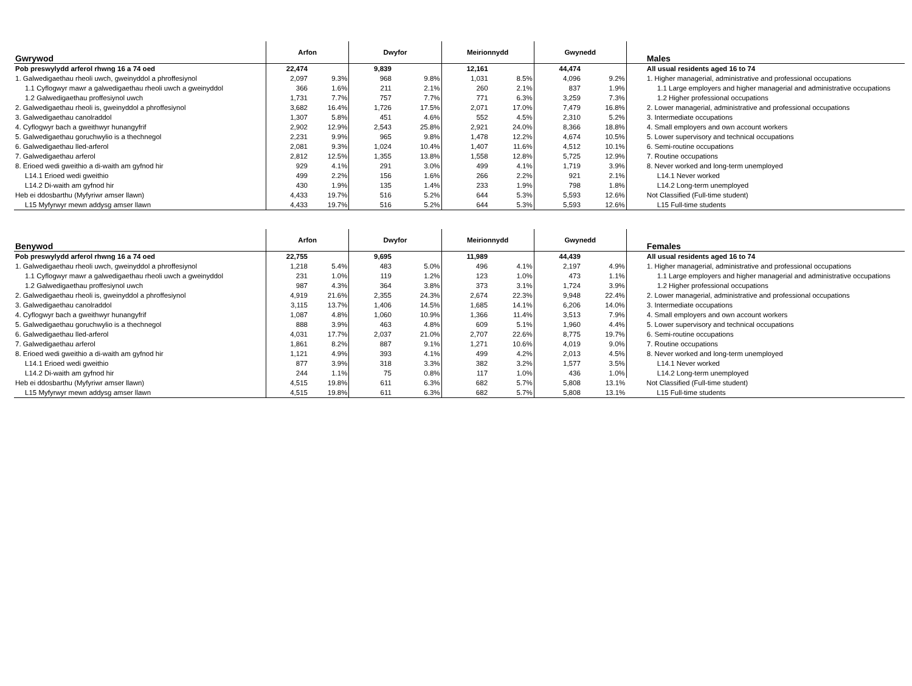| Gwrywod | Arfon | | Dwyfor | | Meirionnydd | | Gwynedd | | Males |
| --- | --- | --- | --- | --- | --- | --- | --- | --- | --- |
| Pob preswylydd arferol rhwng 16 a 74 oed | 22,474 | | 9,839 | | 12,161 | | 44,474 | | All usual residents aged 16 to 74 |
| 1. Galwedigaethau rheoli uwch, gweinyddol a phroffesiynol | 2,097 | 9.3% | 968 | 9.8% | 1,031 | 8.5% | 4,096 | 9.2% | 1. Higher managerial, administrative and professional occupations |
| 1.1 Cyflogwyr mawr a galwedigaethau rheoli uwch a gweinyddol | 366 | 1.6% | 211 | 2.1% | 260 | 2.1% | 837 | 1.9% | 1.1 Large employers and higher managerial and administrative occupations |
| 1.2 Galwedigaethau proffesiynol uwch | 1,731 | 7.7% | 757 | 7.7% | 771 | 6.3% | 3,259 | 7.3% | 1.2 Higher professional occupations |
| 2. Galwedigaethau rheoli is, gweinyddol a phroffesiynol | 3,682 | 16.4% | 1,726 | 17.5% | 2,071 | 17.0% | 7,479 | 16.8% | 2. Lower managerial, administrative and professional occupations |
| 3. Galwedigaethau canolraddol | 1,307 | 5.8% | 451 | 4.6% | 552 | 4.5% | 2,310 | 5.2% | 3. Intermediate occupations |
| 4. Cyflogwyr bach a gweithwyr hunangyfrif | 2,902 | 12.9% | 2,543 | 25.8% | 2,921 | 24.0% | 8,366 | 18.8% | 4. Small employers and own account workers |
| 5. Galwedigaethau goruchwylio is a thechnegol | 2,231 | 9.9% | 965 | 9.8% | 1,478 | 12.2% | 4,674 | 10.5% | 5. Lower supervisory and technical occupations |
| 6. Galwedigaethau lled-arferol | 2,081 | 9.3% | 1,024 | 10.4% | 1,407 | 11.6% | 4,512 | 10.1% | 6. Semi-routine occupations |
| 7. Galwedigaethau arferol | 2,812 | 12.5% | 1,355 | 13.8% | 1,558 | 12.8% | 5,725 | 12.9% | 7. Routine occupations |
| 8. Erioed wedi gweithio a di-waith am gyfnod hir | 929 | 4.1% | 291 | 3.0% | 499 | 4.1% | 1,719 | 3.9% | 8. Never worked and long-term unemployed |
| L14.1 Erioed wedi gweithio | 499 | 2.2% | 156 | 1.6% | 266 | 2.2% | 921 | 2.1% | L14.1 Never worked |
| L14.2 Di-waith am gyfnod hir | 430 | 1.9% | 135 | 1.4% | 233 | 1.9% | 798 | 1.8% | L14.2 Long-term unemployed |
| Heb ei ddosbarthu (Myfyriwr amser llawn) | 4,433 | 19.7% | 516 | 5.2% | 644 | 5.3% | 5,593 | 12.6% | Not Classified (Full-time student) |
| L15 Myfyrwyr mewn addysg amser llawn | 4,433 | 19.7% | 516 | 5.2% | 644 | 5.3% | 5,593 | 12.6% | L15 Full-time students |
| Benywod | Arfon | | Dwyfor | | Meirionnydd | | Gwynedd | | Females |
| --- | --- | --- | --- | --- | --- | --- | --- | --- | --- |
| Pob preswylydd arferol rhwng 16 a 74 oed | 22,755 | | 9,695 | | 11,989 | | 44,439 | | All usual residents aged 16 to 74 |
| 1. Galwedigaethau rheoli uwch, gweinyddol a phroffesiynol | 1,218 | 5.4% | 483 | 5.0% | 496 | 4.1% | 2,197 | 4.9% | 1. Higher managerial, administrative and professional occupations |
| 1.1 Cyflogwyr mawr a galwedigaethau rheoli uwch a gweinyddol | 231 | 1.0% | 119 | 1.2% | 123 | 1.0% | 473 | 1.1% | 1.1 Large employers and higher managerial and administrative occupations |
| 1.2 Galwedigaethau proffesiynol uwch | 987 | 4.3% | 364 | 3.8% | 373 | 3.1% | 1,724 | 3.9% | 1.2 Higher professional occupations |
| 2. Galwedigaethau rheoli is, gweinyddol a phroffesiynol | 4,919 | 21.6% | 2,355 | 24.3% | 2,674 | 22.3% | 9,948 | 22.4% | 2. Lower managerial, administrative and professional occupations |
| 3. Galwedigaethau canolraddol | 3,115 | 13.7% | 1,406 | 14.5% | 1,685 | 14.1% | 6,206 | 14.0% | 3. Intermediate occupations |
| 4. Cyflogwyr bach a gweithwyr hunangyfrif | 1,087 | 4.8% | 1,060 | 10.9% | 1,366 | 11.4% | 3,513 | 7.9% | 4. Small employers and own account workers |
| 5. Galwedigaethau goruchwylio is a thechnegol | 888 | 3.9% | 463 | 4.8% | 609 | 5.1% | 1,960 | 4.4% | 5. Lower supervisory and technical occupations |
| 6. Galwedigaethau lled-arferol | 4,031 | 17.7% | 2,037 | 21.0% | 2,707 | 22.6% | 8,775 | 19.7% | 6. Semi-routine occupations |
| 7. Galwedigaethau arferol | 1,861 | 8.2% | 887 | 9.1% | 1,271 | 10.6% | 4,019 | 9.0% | 7. Routine occupations |
| 8. Erioed wedi gweithio a di-waith am gyfnod hir | 1,121 | 4.9% | 393 | 4.1% | 499 | 4.2% | 2,013 | 4.5% | 8. Never worked and long-term unemployed |
| L14.1 Erioed wedi gweithio | 877 | 3.9% | 318 | 3.3% | 382 | 3.2% | 1,577 | 3.5% | L14.1 Never worked |
| L14.2 Di-waith am gyfnod hir | 244 | 1.1% | 75 | 0.8% | 117 | 1.0% | 436 | 1.0% | L14.2 Long-term unemployed |
| Heb ei ddosbarthu (Myfyriwr amser llawn) | 4,515 | 19.8% | 611 | 6.3% | 682 | 5.7% | 5,808 | 13.1% | Not Classified (Full-time student) |
| L15 Myfyrwyr mewn addysg amser llawn | 4,515 | 19.8% | 611 | 6.3% | 682 | 5.7% | 5,808 | 13.1% | L15 Full-time students |